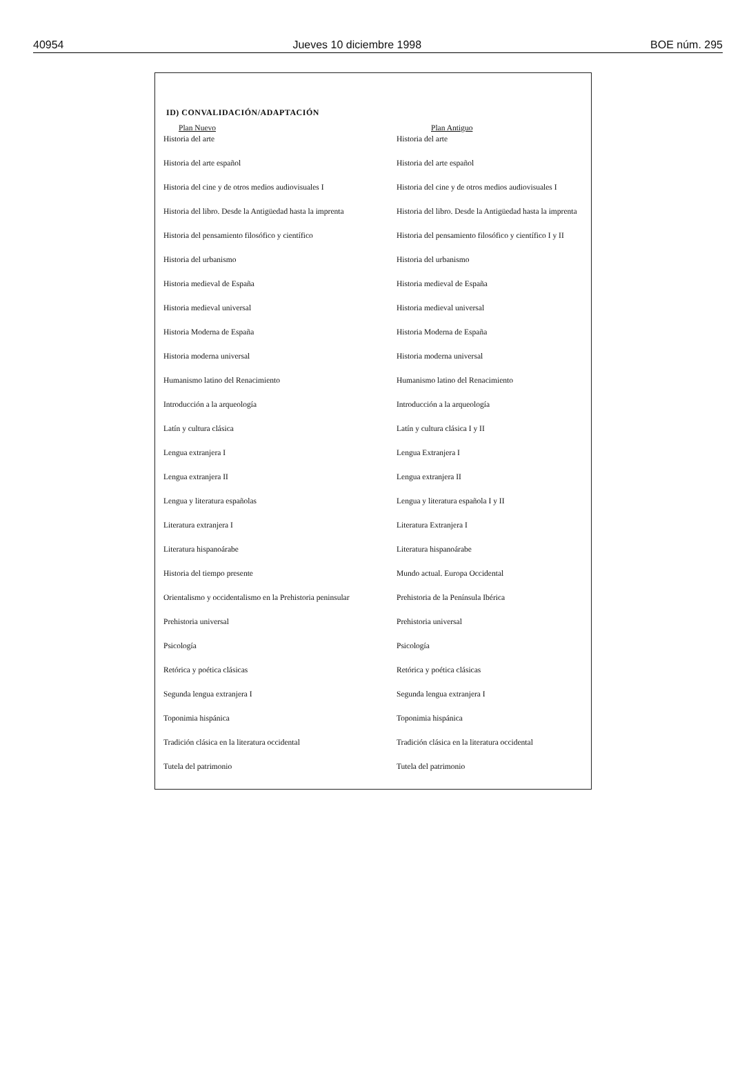40954 Jueves 10 diciembre 1998 BOE núm. 295
ID) CONVALIDACIÓN/ADAPTACIÓN
| Plan Nuevo | Plan Antiguo |
| --- | --- |
| Historia del arte | Historia del arte |
| Historia del arte español | Historia del arte español |
| Historia del cine y de otros medios audiovisuales I | Historia del cine y de otros medios audiovisuales I |
| Historia del libro. Desde la Antigüedad hasta la imprenta | Historia del libro. Desde la Antigüedad hasta la imprenta |
| Historia del pensamiento filosófico y científico | Historia del pensamiento filosófico y científico I y II |
| Historia del urbanismo | Historia del urbanismo |
| Historia medieval de España | Historia medieval de España |
| Historia medieval universal | Historia medieval universal |
| Historia Moderna de España | Historia Moderna de España |
| Historia moderna universal | Historia moderna universal |
| Humanismo latino del Renacimiento | Humanismo latino del Renacimiento |
| Introducción a la arqueología | Introducción a la arqueología |
| Latín y cultura clásica | Latín y cultura clásica I y II |
| Lengua extranjera I | Lengua Extranjera I |
| Lengua extranjera II | Lengua extranjera II |
| Lengua y literatura españolas | Lengua y literatura española I y II |
| Literatura extranjera I | Literatura Extranjera I |
| Literatura hispanoárabe | Literatura hispanoárabe |
| Historia del tiempo presente | Mundo actual. Europa Occidental |
| Orientalismo y occidentalismo en la Prehistoria peninsular | Prehistoria de la Península Ibérica |
| Prehistoria universal | Prehistoria universal |
| Psicología | Psicología |
| Retórica y poética clásicas | Retórica y poética clásicas |
| Segunda lengua extranjera I | Segunda lengua extranjera I |
| Toponimia hispánica | Toponimia hispánica |
| Tradición clásica en la literatura occidental | Tradición clásica en la literatura occidental |
| Tutela del patrimonio | Tutela del patrimonio |